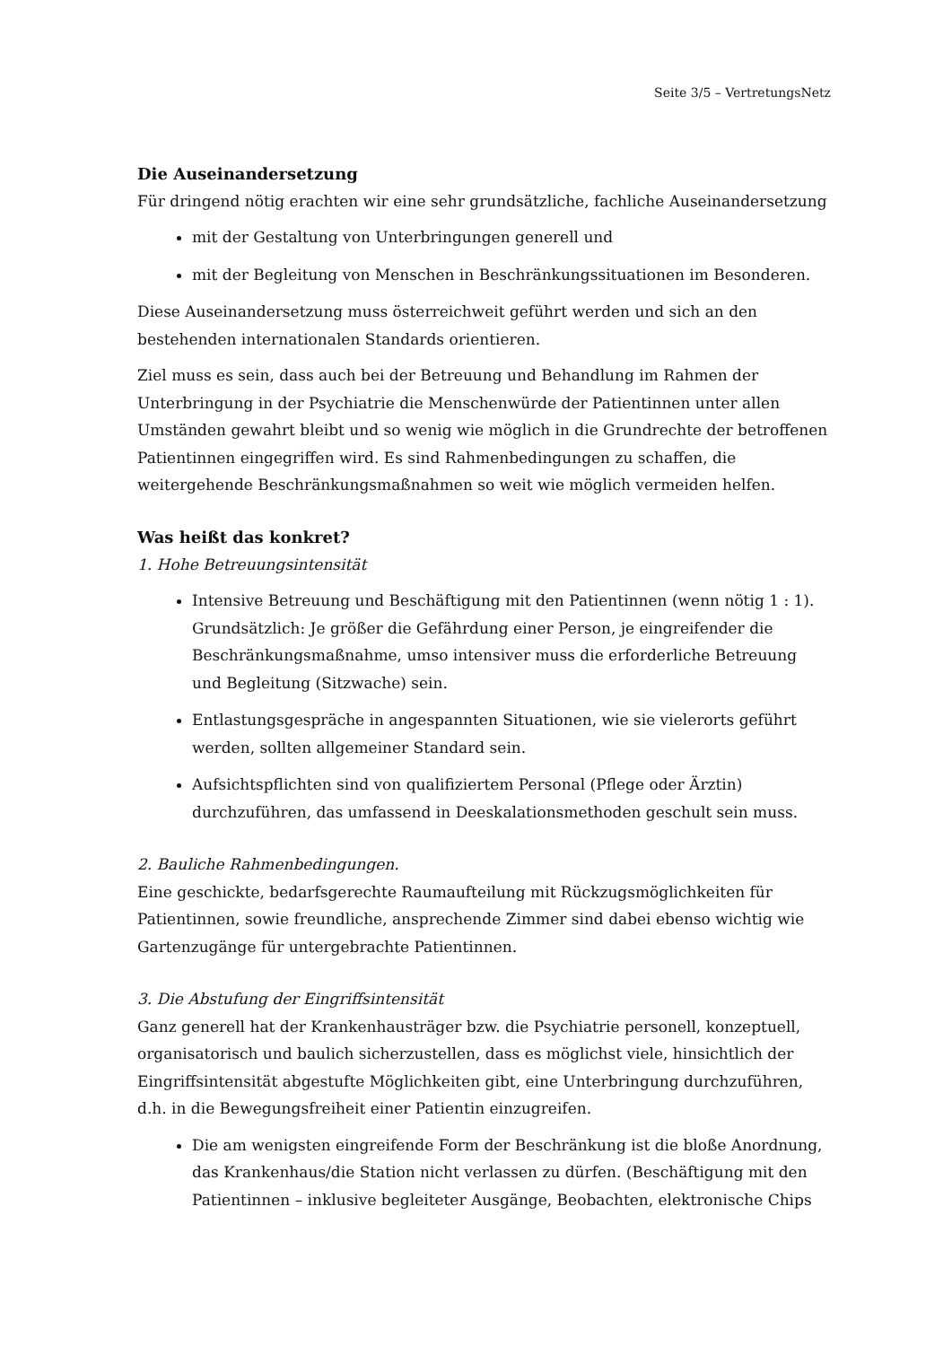Seite 3/5 – VertretungsNetz
Die Auseinandersetzung
Für dringend nötig erachten wir eine sehr grundsätzliche, fachliche Auseinandersetzung
mit der Gestaltung von Unterbringungen generell und
mit der Begleitung von Menschen in Beschränkungssituationen im Besonderen.
Diese Auseinandersetzung muss österreichweit geführt werden und sich an den bestehenden internationalen Standards orientieren.
Ziel muss es sein, dass auch bei der Betreuung und Behandlung im Rahmen der Unterbringung in der Psychiatrie die Menschenwürde der Patientinnen unter allen Umständen gewahrt bleibt und so wenig wie möglich in die Grundrechte der betroffenen Patientinnen eingegriffen wird. Es sind Rahmenbedingungen zu schaffen, die weitergehende Beschränkungsmaßnahmen so weit wie möglich vermeiden helfen.
Was heißt das konkret?
1. Hohe Betreuungsintensität
Intensive Betreuung und Beschäftigung mit den Patientinnen (wenn nötig 1 : 1). Grundsätzlich: Je größer die Gefährdung einer Person, je eingreifender die Beschränkungsmaßnahme, umso intensiver muss die erforderliche Betreuung und Begleitung (Sitzwache) sein.
Entlastungsgespräche in angespannten Situationen, wie sie vielerorts geführt werden, sollten allgemeiner Standard sein.
Aufsichtspflichten sind von qualifiziertem Personal (Pflege oder Ärztin) durchzuführen, das umfassend in Deeskalationsmethoden geschult sein muss.
2. Bauliche Rahmenbedingungen.
Eine geschickte, bedarfsgerechte Raumaufteilung mit Rückzugsmöglichkeiten für Patientinnen, sowie freundliche, ansprechende Zimmer sind dabei ebenso wichtig wie Gartenzugänge für untergebrachte Patientinnen.
3. Die Abstufung der Eingriffsintensität
Ganz generell hat der Krankenhausträger bzw. die Psychiatrie personell, konzeptuell, organisatorisch und baulich sicherzustellen, dass es möglichst viele, hinsichtlich der Eingriffsintensität abgestufte Möglichkeiten gibt, eine Unterbringung durchzuführen, d.h. in die Bewegungsfreiheit einer Patientin einzugreifen.
Die am wenigsten eingreifende Form der Beschränkung ist die bloße Anordnung, das Krankenhaus/die Station nicht verlassen zu dürfen. (Beschäftigung mit den Patientinnen – inklusive begleiteter Ausgänge, Beobachten, elektronische Chips